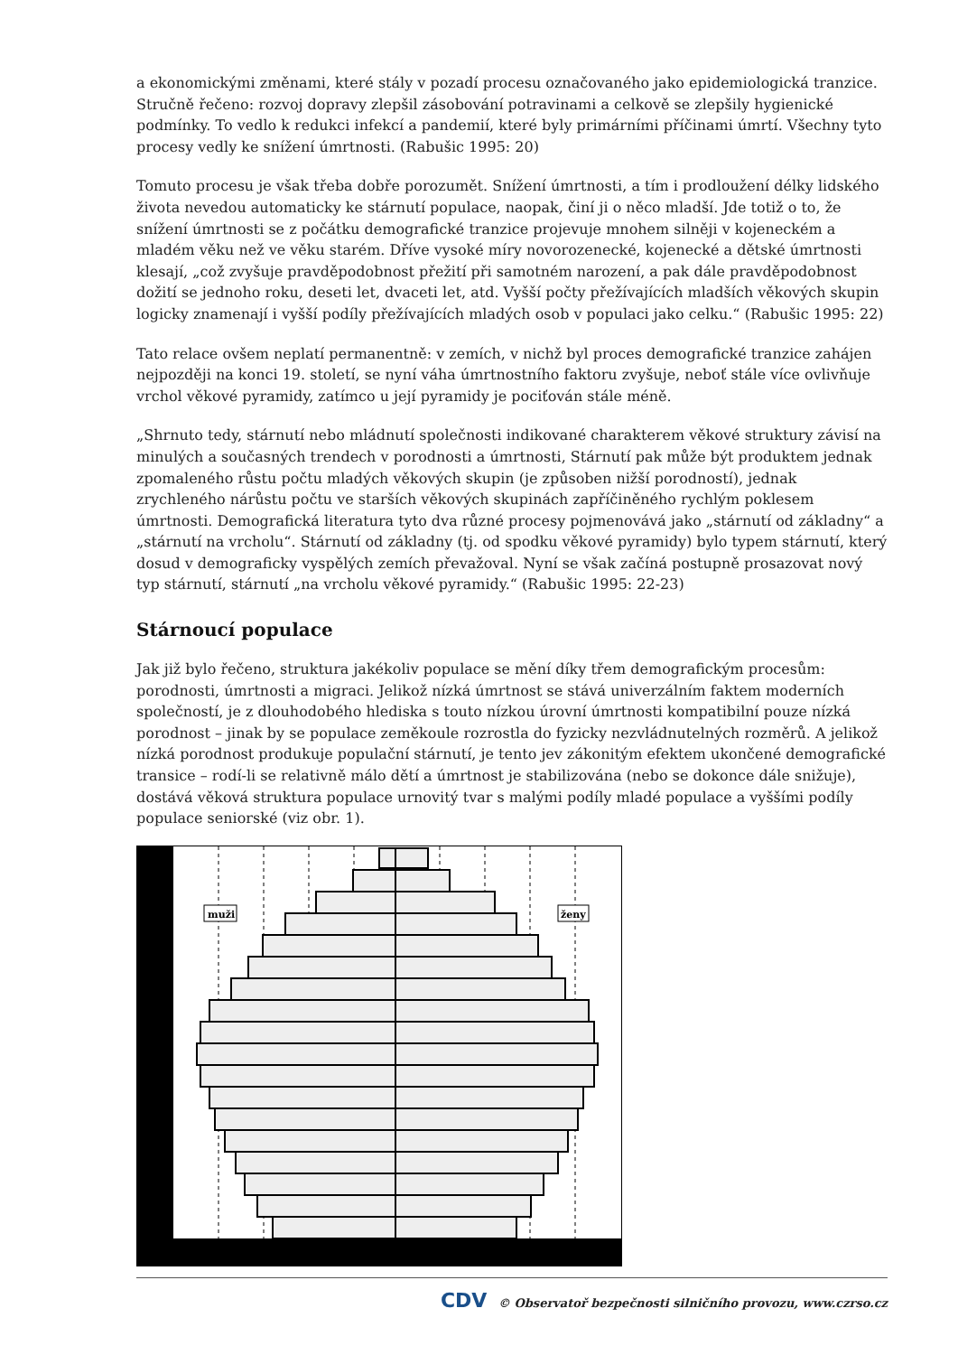a ekonomickými změnami, které stály v pozadí procesu označovaného jako epidemiologická tranzice. Stručně řečeno: rozvoj dopravy zlepšil zásobování potravinami a celkově se zlepšily hygienické podmínky. To vedlo k redukci infekcí a pandemií, které byly primárními příčinami úmrtí. Všechny tyto procesy vedly ke snížení úmrtnosti. (Rabušic 1995: 20)
Tomuto procesu je však třeba dobře porozumět. Snížení úmrtnosti, a tím i prodloužení délky lidského života nevedou automaticky ke stárnutí populace, naopak, činí ji o něco mladší. Jde totiž o to, že snížení úmrtnosti se z počátku demografické tranzice projevuje mnohem silněji v kojeneckém a mladém věku než ve věku starém. Dříve vysoké míry novorozenecké, kojenecké a dětské úmrtnosti klesají, „což zvyšuje pravděpodobnost přežití při samotném narození, a pak dále pravděpodobnost dožití se jednoho roku, deseti let, dvaceti let, atd. Vyšší počty přežívajících mladších věkových skupin logicky znamenají i vyšší podíly přežívajících mladých osob v populaci jako celku.“ (Rabušic 1995: 22)
Tato relace ovšem neplatí permanentně: v zemích, v nichž byl proces demografické tranzice zahájen nejpozději na konci 19. století, se nyní váha úmrtnostního faktoru zvyšuje, neboť stále více ovlivňuje vrchol věkové pyramidy, zatímco u její pyramidy je pociťován stále méně.
„Shrnuto tedy, stárnutí nebo mládnutí společnosti indikované charakterem věkové struktury závisí na minulých a současných trendech v porodnosti a úmrtnosti, Stárnutí pak může být produktem jednak zpomaleného růstu počtu mladých věkových skupin (je způsoben nižší porodností), jednak zrychleného nárůstu počtu ve starších věkových skupinách zapříčiněného rychlým poklesem úmrtnosti. Demografická literatura tyto dva různé procesy pojmenovává jako „stárnutí od základny“ a „stárnutí na vrcholu“. Stárnutí od základny (tj. od spodku věkové pyramidy) bylo typem stárnutí, který dosud v demograficky vyspělých zemích převažoval. Nyní se však začíná postupně prosazovat nový typ stárnutí, stárnutí „na vrcholu věkové pyramidy.“ (Rabušic 1995: 22-23)
Stárnoucí populace
Jak již bylo řečeno, struktura jakékoliv populace se mění díky třem demografickým procesům: porodnosti, úmrtnosti a migraci. Jelikož nízká úmrtnost se stává univerzálním faktem moderních společností, je z dlouhodobého hlediska s touto nízkou úrovní úmrtnosti kompatibilní pouze nízká porodnost – jinak by se populace zeměkoule rozrostla do fyzicky nezvládnutelných rozměrů. A jelikož nízká porodnost produkuje populační stárnutí, je tento jev zákonitým efektem ukončené demografické transice – rodí-li se relativně málo dětí a úmrtnost je stabilizována (nebo se dokonce dále snižuje), dostává věková struktura populace urnovitý tvar s malými podíly mladé populace a vyššími podíly populace seniorské (viz obr. 1).
muži
ženy
CDV © Observatoř bezpečnosti silničního provozu, www.czrso.cz